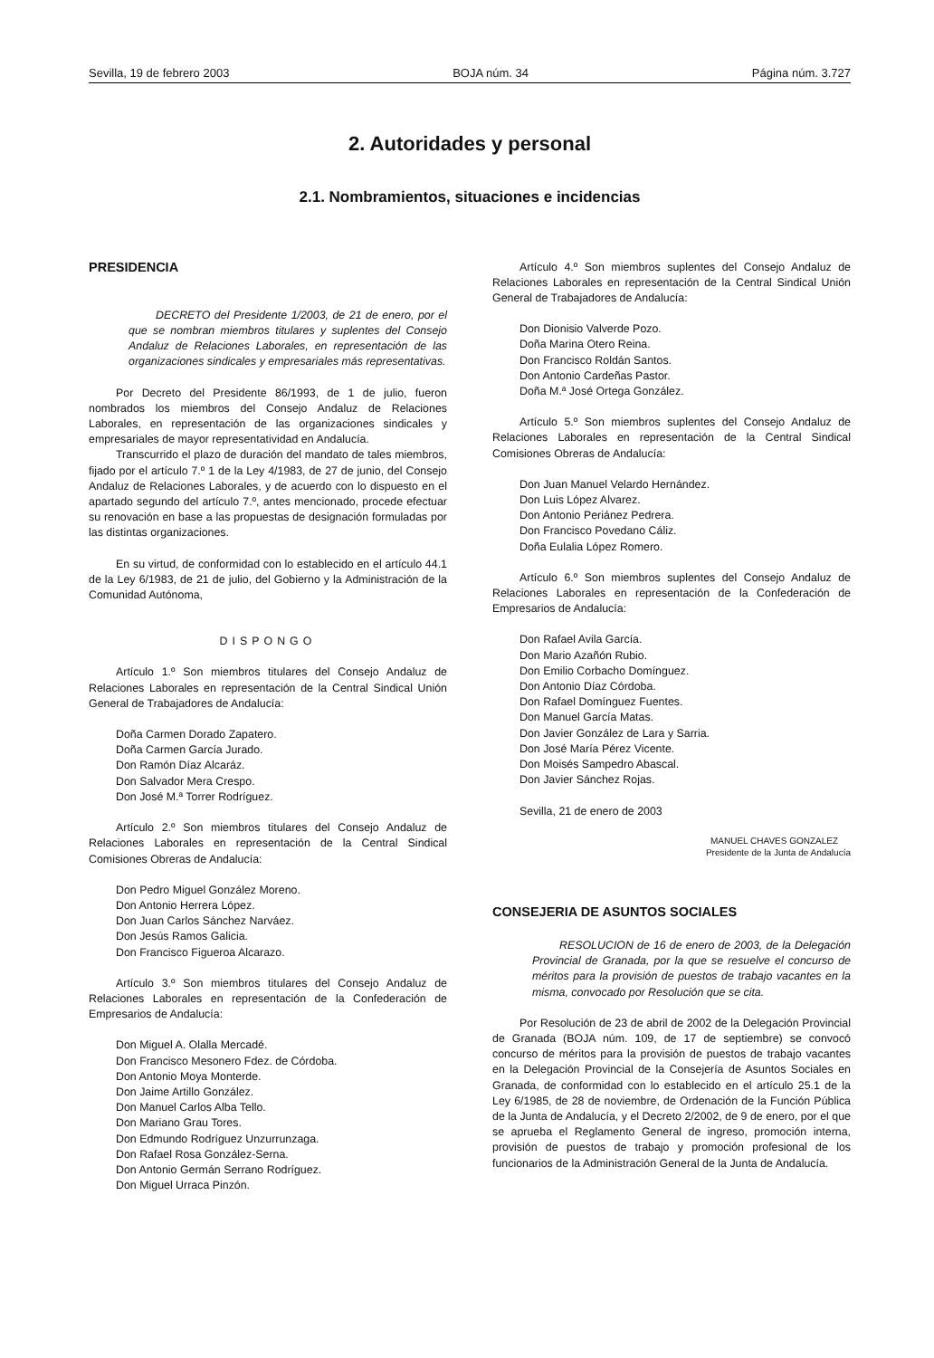Sevilla, 19 de febrero 2003 BOJA núm. 34 Página núm. 3.727
2. Autoridades y personal
2.1. Nombramientos, situaciones e incidencias
PRESIDENCIA
DECRETO del Presidente 1/2003, de 21 de enero, por el que se nombran miembros titulares y suplentes del Consejo Andaluz de Relaciones Laborales, en representación de las organizaciones sindicales y empresariales más representativas.
Por Decreto del Presidente 86/1993, de 1 de julio, fueron nombrados los miembros del Consejo Andaluz de Relaciones Laborales, en representación de las organizaciones sindicales y empresariales de mayor representatividad en Andalucía.
Transcurrido el plazo de duración del mandato de tales miembros, fijado por el artículo 7.º 1 de la Ley 4/1983, de 27 de junio, del Consejo Andaluz de Relaciones Laborales, y de acuerdo con lo dispuesto en el apartado segundo del artículo 7.º, antes mencionado, procede efectuar su renovación en base a las propuestas de designación formuladas por las distintas organizaciones.
En su virtud, de conformidad con lo establecido en el artículo 44.1 de la Ley 6/1983, de 21 de julio, del Gobierno y la Administración de la Comunidad Autónoma,
DISPONGO
Artículo 1.º Son miembros titulares del Consejo Andaluz de Relaciones Laborales en representación de la Central Sindical Unión General de Trabajadores de Andalucía:
Doña Carmen Dorado Zapatero.
Doña Carmen García Jurado.
Don Ramón Díaz Alcaráz.
Don Salvador Mera Crespo.
Don José M.ª Torrer Rodríguez.
Artículo 2.º Son miembros titulares del Consejo Andaluz de Relaciones Laborales en representación de la Central Sindical Comisiones Obreras de Andalucía:
Don Pedro Miguel González Moreno.
Don Antonio Herrera López.
Don Juan Carlos Sánchez Narváez.
Don Jesús Ramos Galicia.
Don Francisco Figueroa Alcarazo.
Artículo 3.º Son miembros titulares del Consejo Andaluz de Relaciones Laborales en representación de la Confederación de Empresarios de Andalucía:
Don Miguel A. Olalla Mercadé.
Don Francisco Mesonero Fdez. de Córdoba.
Don Antonio Moya Monterde.
Don Jaime Artillo González.
Don Manuel Carlos Alba Tello.
Don Mariano Grau Tores.
Don Edmundo Rodríguez Unzurrunzaga.
Don Rafael Rosa González-Serna.
Don Antonio Germán Serrano Rodríguez.
Don Miguel Urraca Pinzón.
Artículo 4.º Son miembros suplentes del Consejo Andaluz de Relaciones Laborales en representación de la Central Sindical Unión General de Trabajadores de Andalucía:
Don Dionisio Valverde Pozo.
Doña Marina Otero Reina.
Don Francisco Roldán Santos.
Don Antonio Cardeñas Pastor.
Doña M.ª José Ortega González.
Artículo 5.º Son miembros suplentes del Consejo Andaluz de Relaciones Laborales en representación de la Central Sindical Comisiones Obreras de Andalucía:
Don Juan Manuel Velardo Hernández.
Don Luis López Alvarez.
Don Antonio Periánez Pedrera.
Don Francisco Povedano Cáliz.
Doña Eulalia López Romero.
Artículo 6.º Son miembros suplentes del Consejo Andaluz de Relaciones Laborales en representación de la Confederación de Empresarios de Andalucía:
Don Rafael Avila García.
Don Mario Azañón Rubio.
Don Emilio Corbacho Domínguez.
Don Antonio Díaz Córdoba.
Don Rafael Domínguez Fuentes.
Don Manuel García Matas.
Don Javier González de Lara y Sarria.
Don José María Pérez Vicente.
Don Moisés Sampedro Abascal.
Don Javier Sánchez Rojas.
Sevilla, 21 de enero de 2003
MANUEL CHAVES GONZALEZ
Presidente de la Junta de Andalucía
CONSEJERIA DE ASUNTOS SOCIALES
RESOLUCION de 16 de enero de 2003, de la Delegación Provincial de Granada, por la que se resuelve el concurso de méritos para la provisión de puestos de trabajo vacantes en la misma, convocado por Resolución que se cita.
Por Resolución de 23 de abril de 2002 de la Delegación Provincial de Granada (BOJA núm. 109, de 17 de septiembre) se convocó concurso de méritos para la provisión de puestos de trabajo vacantes en la Delegación Provincial de la Consejería de Asuntos Sociales en Granada, de conformidad con lo establecido en el artículo 25.1 de la Ley 6/1985, de 28 de noviembre, de Ordenación de la Función Pública de la Junta de Andalucía, y el Decreto 2/2002, de 9 de enero, por el que se aprueba el Reglamento General de ingreso, promoción interna, provisión de puestos de trabajo y promoción profesional de los funcionarios de la Administración General de la Junta de Andalucía.